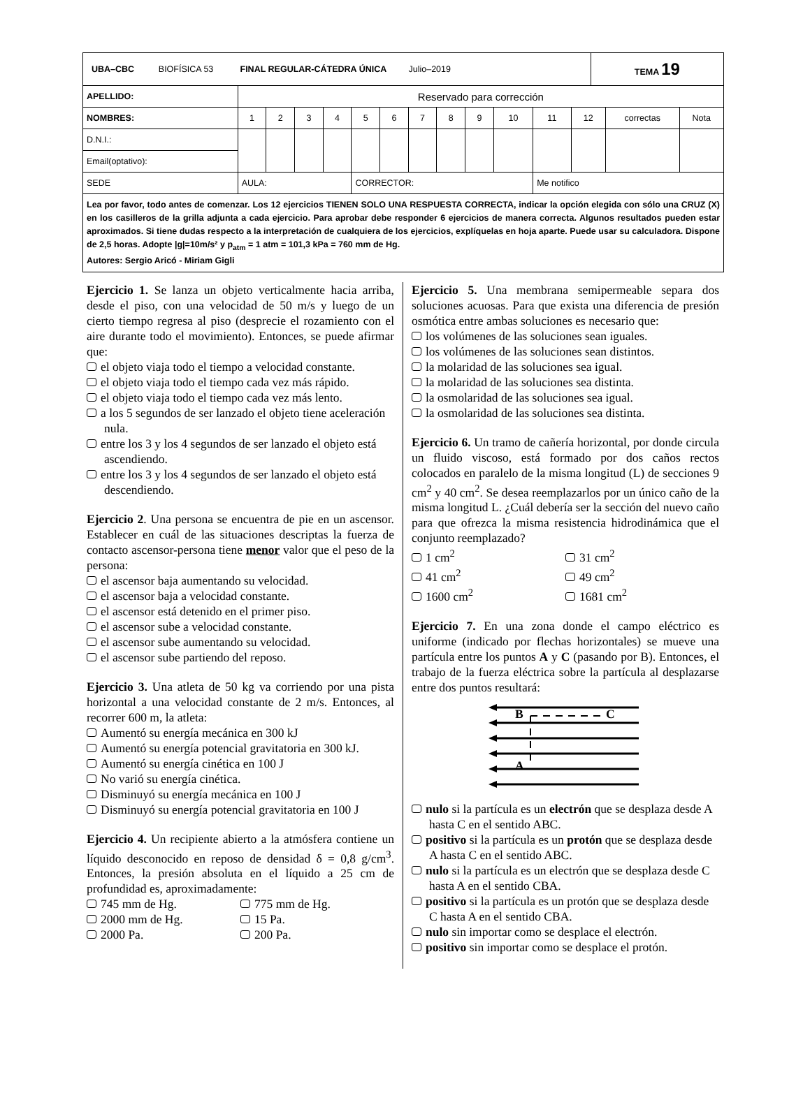| UBA–CBC BIOFÍSICA 53 FINAL REGULAR-CÁTEDRA ÚNICA Julio–2019 | | | | | | | | | | | | | TEMA 19 | | |
| APELLIDO: | Reservado para corrección | | | | | | | | | | | | | | |
| NOMBRES: | 1 | 2 | 3 | 4 | 5 | 6 | 7 | 8 | 9 | 10 | 11 | 12 | | correctas | Nota |
| D.N.I.: | | | | | | | | | | | | | | | |
| Email(optativo): | | | | | | | | | | | | | | | |
| SEDE | AULA: | | | | CORRECTOR: | | | | | | Me notifico | | | | |
| Lea por favor, todo antes de comenzar. Los 12 ejercicios TIENEN SOLO UNA RESPUESTA CORRECTA, indicar la opción elegida con sólo una CRUZ (X) en los casilleros de la grilla adjunta a cada ejercicio. Para aprobar debe responder 6 ejercicios de manera correcta. Algunos resultados pueden estar aproximados. Si tiene dudas respecto a la interpretación de cualquiera de los ejercicios, explíquelas en hoja aparte. Puede usar su calculadora. Dispone de 2,5 horas. Adopte /g/=10m/s² y p<sub>atm</sub> = 1 atm = 101,3 kPa = 760 mm de Hg. Autores: Sergio Aricó - Miriam Gigli | | | | | | | | | | | | | | | |
Ejercicio 1. Se lanza un objeto verticalmente hacia arriba, desde el piso, con una velocidad de 50 m/s y luego de un cierto tiempo regresa al piso (desprecie el rozamiento con el aire durante todo el movimiento). Entonces, se puede afirmar que:
el objeto viaja todo el tiempo a velocidad constante.
el objeto viaja todo el tiempo cada vez más rápido.
el objeto viaja todo el tiempo cada vez más lento.
a los 5 segundos de ser lanzado el objeto tiene aceleración nula.
entre los 3 y los 4 segundos de ser lanzado el objeto está ascendiendo.
entre los 3 y los 4 segundos de ser lanzado el objeto está descendiendo.
Ejercicio 2. Una persona se encuentra de pie en un ascensor. Establecer en cuál de las situaciones descriptas la fuerza de contacto ascensor-persona tiene menor valor que el peso de la persona:
el ascensor baja aumentando su velocidad.
el ascensor baja a velocidad constante.
el ascensor está detenido en el primer piso.
el ascensor sube a velocidad constante.
el ascensor sube aumentando su velocidad.
el ascensor sube partiendo del reposo.
Ejercicio 3. Una atleta de 50 kg va corriendo por una pista horizontal a una velocidad constante de 2 m/s. Entonces, al recorrer 600 m, la atleta:
Aumentó su energía mecánica en 300 kJ
Aumentó su energía potencial gravitatoria en 300 kJ.
Aumentó su energía cinética en 100 J
No varió su energía cinética.
Disminuyó su energía mecánica en 100 J
Disminuyó su energía potencial gravitatoria en 100 J
Ejercicio 4. Un recipiente abierto a la atmósfera contiene un líquido desconocido en reposo de densidad δ = 0,8 g/cm<sup>3</sup>. Entonces, la presión absoluta en el líquido a 25 cm de profundidad es, aproximadamente:
745 mm de Hg. 775 mm de Hg. 2000 mm de Hg. 15 Pa. 2000 Pa. 200 Pa.
Ejercicio 5. Una membrana semipermeable separa dos soluciones acuosas. Para que exista una diferencia de presión osmótica entre ambas soluciones es necesario que:
los volúmenes de las soluciones sean iguales.
los volúmenes de las soluciones sean distintos.
la molaridad de las soluciones sea igual.
la molaridad de las soluciones sea distinta.
la osmolaridad de las soluciones sea igual.
la osmolaridad de las soluciones sea distinta.
Ejercicio 6. Un tramo de cañería horizontal, por donde circula un fluido viscoso, está formado por dos caños rectos colocados en paralelo de la misma longitud (L) de secciones 9 cm<sup>2</sup> y 40 cm<sup>2</sup>. Se desea reemplazarlos por un único caño de la misma longitud L. ¿Cuál debería ser la sección del nuevo caño para que ofrezca la misma resistencia hidrodinámica que el conjunto reemplazado?
1 cm<sup>2</sup> 31 cm<sup>2</sup> 41 cm<sup>2</sup> 49 cm<sup>2</sup> 1600 cm<sup>2</sup> 1681 cm<sup>2</sup>
Ejercicio 7. En una zona donde el campo eléctrico es uniforme (indicado por flechas horizontales) se mueve una partícula entre los puntos A y C (pasando por B). Entonces, el trabajo de la fuerza eléctrica sobre la partícula al desplazarse entre dos puntos resultará:
B C
A
nulo si la partícula es un electrón que se desplaza desde A hasta C en el sentido ABC.
positivo si la partícula es un protón que se desplaza desde A hasta C en el sentido ABC.
nulo si la partícula es un electrón que se desplaza desde C hasta A en el sentido CBA.
positivo si la partícula es un protón que se desplaza desde C hasta A en el sentido CBA.
nulo sin importar como se desplace el electrón.
positivo sin importar como se desplace el protón.